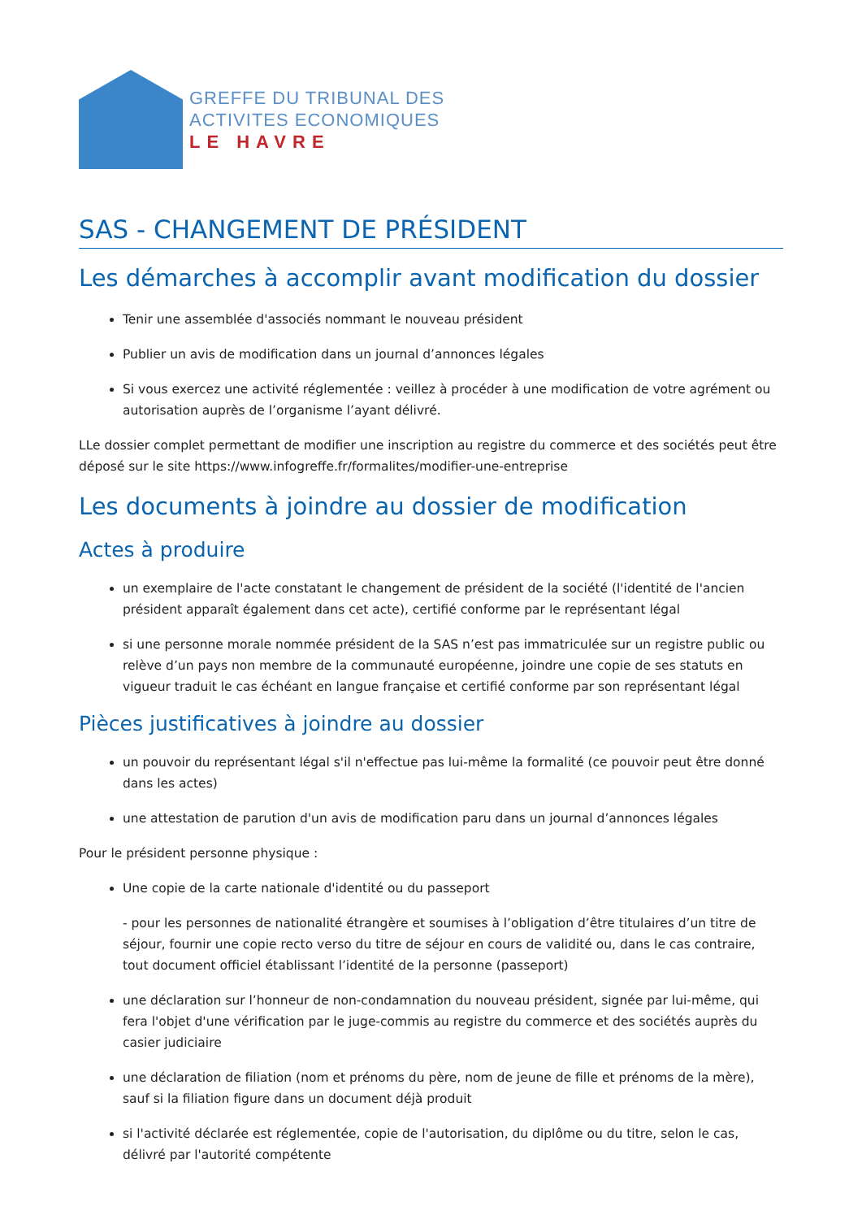GREFFE DU TRIBUNAL DES
ACTIVITES ECONOMIQUES
LE HAVRE
SAS - CHANGEMENT DE PRÉSIDENT
Les démarches à accomplir avant modification du dossier
Tenir une assemblée d'associés nommant le nouveau président
Publier un avis de modification dans un journal d’annonces légales
Si vous exercez une activité réglementée : veillez à procéder à une modification de votre agrément ou autorisation auprès de l’organisme l’ayant délivré.
LLe dossier complet permettant de modifier une inscription au registre du commerce et des sociétés peut être déposé sur le site https://www.infogreffe.fr/formalites/modifier-une-entreprise
Les documents à joindre au dossier de modification
Actes à produire
un exemplaire de l'acte constatant le changement de président de la société (l'identité de l'ancien président apparaît également dans cet acte), certifié conforme par le représentant légal
si une personne morale nommée président de la SAS n’est pas immatriculée sur un registre public ou relève d’un pays non membre de la communauté européenne, joindre une copie de ses statuts en vigueur traduit le cas échéant en langue française et certifié conforme par son représentant légal
Pièces justificatives à joindre au dossier
un pouvoir du représentant légal s'il n'effectue pas lui-même la formalité (ce pouvoir peut être donné dans les actes)
une attestation de parution d'un avis de modification paru dans un journal d’annonces légales
Pour le président personne physique :
Une copie de la carte nationale d'identité ou du passeport
- pour les personnes de nationalité étrangère et soumises à l’obligation d’être titulaires d’un titre de séjour, fournir une copie recto verso du titre de séjour en cours de validité ou, dans le cas contraire, tout document officiel établissant l’identité de la personne (passeport)
une déclaration sur l’honneur de non-condamnation du nouveau président, signée par lui-même, qui fera l'objet d'une vérification par le juge-commis au registre du commerce et des sociétés auprès du casier judiciaire
une déclaration de filiation (nom et prénoms du père, nom de jeune de fille et prénoms de la mère), sauf si la filiation figure dans un document déjà produit
si l'activité déclarée est réglementée, copie de l'autorisation, du diplôme ou du titre, selon le cas, délivré par l'autorité compétente